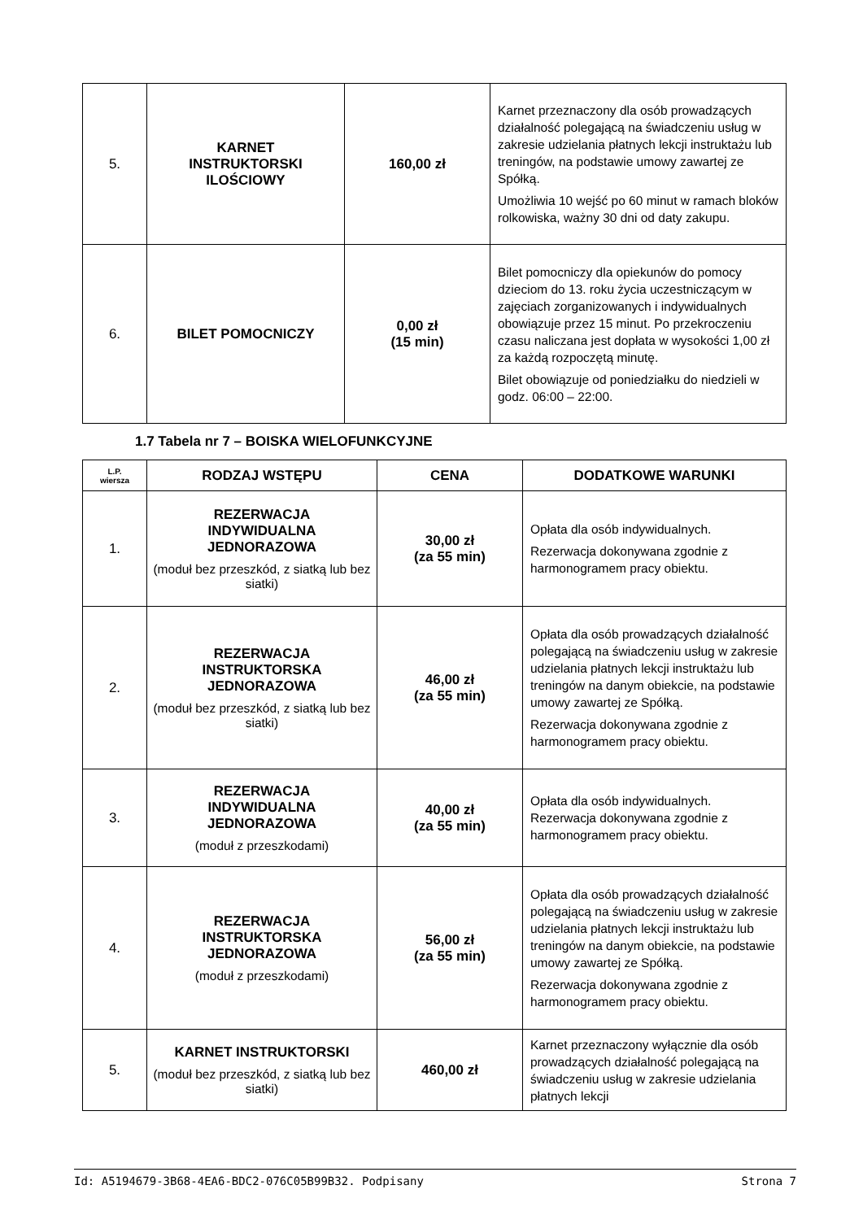| 5. | KARNET INSTRUKTORSKI ILOŚCIOWY | 160,00 zł | Karnet przeznaczony dla osób prowadzących działalność polegającą na świadczeniu usług w zakresie udzielania płatnych lekcji instruktażu lub treningów, na podstawie umowy zawartej ze Spółką. Umożliwia 10 wejść po 60 minut w ramach bloków rolkowiska, ważny 30 dni od daty zakupu. |
| 6. | BILET POMOCNICZY | 0,00 zł (15 min) | Bilet pomocniczy dla opiekunów do pomocy dzieciom do 13. roku życia uczestniczącym w zajęciach zorganizowanych i indywidualnych obowiązuje przez 15 minut. Po przekroczeniu czasu naliczana jest dopłata w wysokości 1,00 zł za każdą rozpoczętą minutę. Bilet obowiązuje od poniedziałku do niedzieli w godz. 06:00 – 22:00. |
1.7 Tabela nr 7 – BOISKA WIELOFUNKCYJNE
| L.P. wiersza | RODZAJ WSTĘPU | CENA | DODATKOWE WARUNKI |
| --- | --- | --- | --- |
| 1. | REZERWACJA INDYWIDUALNA JEDNORAZOWA (moduł bez przeszkód, z siatką lub bez siatki) | 30,00 zł (za 55 min) | Opłata dla osób indywidualnych. Rezerwacja dokonywana zgodnie z harmonogramem pracy obiektu. |
| 2. | REZERWACJA INSTRUKTORSKA JEDNORAZOWA (moduł bez przeszkód, z siatką lub bez siatki) | 46,00 zł (za 55 min) | Opłata dla osób prowadzących działalność polegającą na świadczeniu usług w zakresie udzielania płatnych lekcji instruktażu lub treningów na danym obiekcie, na podstawie umowy zawartej ze Spółką. Rezerwacja dokonywana zgodnie z harmonogramem pracy obiektu. |
| 3. | REZERWACJA INDYWIDUALNA JEDNORAZOWA (moduł z przeszkodami) | 40,00 zł (za 55 min) | Opłata dla osób indywidualnych. Rezerwacja dokonywana zgodnie z harmonogramem pracy obiektu. |
| 4. | REZERWACJA INSTRUKTORSKA JEDNORAZOWA (moduł z przeszkodami) | 56,00 zł (za 55 min) | Opłata dla osób prowadzących działalność polegającą na świadczeniu usług w zakresie udzielania płatnych lekcji instruktażu lub treningów na danym obiekcie, na podstawie umowy zawartej ze Spółką. Rezerwacja dokonywana zgodnie z harmonogramem pracy obiektu. |
| 5. | KARNET INSTRUKTORSKI (moduł bez przeszkód, z siatką lub bez siatki) | 460,00 zł | Karnet przeznaczony wyłącznie dla osób prowadzących działalność polegającą na świadczeniu usług w zakresie udzielania płatnych lekcji |
Id: A5194679-3B68-4EA6-BDC2-076C05B99B32. Podpisany Strona 7